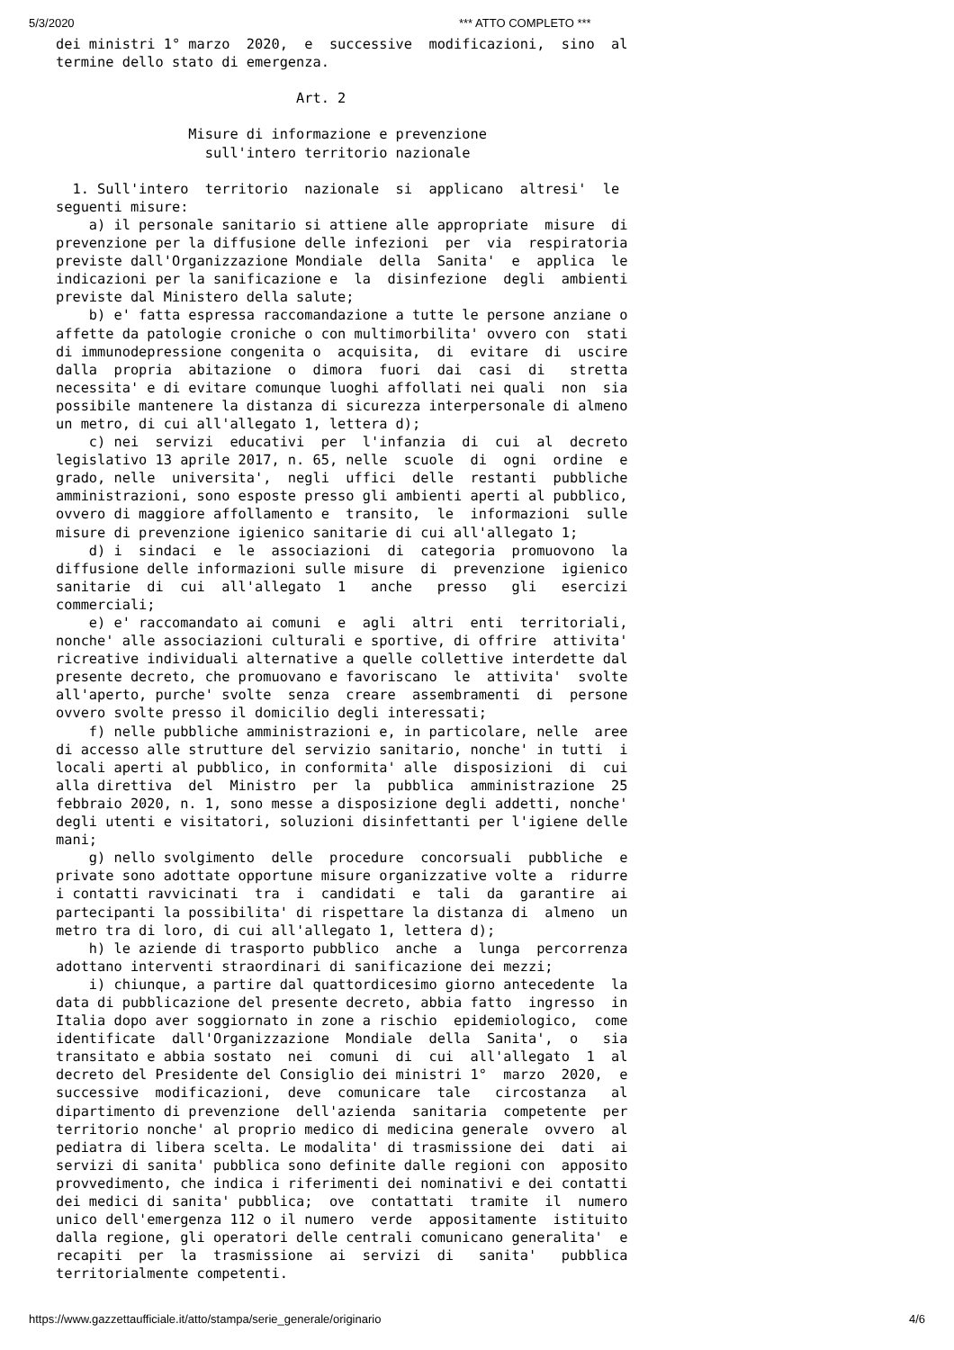5/3/2020 *** ATTO COMPLETO ***
dei ministri 1° marzo  2020,  e  successive  modificazioni,  sino  al
termine dello stato di emergenza.

                             Art. 2

                Misure di informazione e prevenzione
                  sull'intero territorio nazionale

  1. Sull'intero  territorio  nazionale  si  applicano  altresi'  le
seguenti misure:
    a) il personale sanitario si attiene alle appropriate  misure  di
prevenzione per la diffusione delle infezioni  per  via  respiratoria
previste dall'Organizzazione Mondiale  della  Sanita'  e  applica  le
indicazioni per la sanificazione e  la  disinfezione  degli  ambienti
previste dal Ministero della salute;
    b) e' fatta espressa raccomandazione a tutte le persone anziane o
affette da patologie croniche o con multimorbilita' ovvero con  stati
di immunodepressione congenita o  acquisita,  di  evitare  di  uscire
dalla  propria  abitazione  o  dimora  fuori  dai  casi  di   stretta
necessita' e di evitare comunque luoghi affollati nei quali  non  sia
possibile mantenere la distanza di sicurezza interpersonale di almeno
un metro, di cui all'allegato 1, lettera d);
    c) nei  servizi  educativi  per  l'infanzia  di  cui  al  decreto
legislativo 13 aprile 2017, n. 65, nelle  scuole  di  ogni  ordine  e
grado, nelle  universita',  negli  uffici  delle  restanti  pubbliche
amministrazioni, sono esposte presso gli ambienti aperti al pubblico,
ovvero di maggiore affollamento e  transito,  le  informazioni  sulle
misure di prevenzione igienico sanitarie di cui all'allegato 1;
    d) i  sindaci  e  le  associazioni  di  categoria  promuovono  la
diffusione delle informazioni sulle misure  di  prevenzione  igienico
sanitarie  di  cui  all'allegato  1   anche   presso   gli   esercizi
commerciali;
    e) e' raccomandato ai comuni  e  agli  altri  enti  territoriali,
nonche' alle associazioni culturali e sportive, di offrire  attivita'
ricreative individuali alternative a quelle collettive interdette dal
presente decreto, che promuovano e favoriscano  le  attivita'  svolte
all'aperto, purche' svolte  senza  creare  assembramenti  di  persone
ovvero svolte presso il domicilio degli interessati;
    f) nelle pubbliche amministrazioni e, in particolare, nelle  aree
di accesso alle strutture del servizio sanitario, nonche' in tutti  i
locali aperti al pubblico, in conformita' alle  disposizioni  di  cui
alla direttiva  del  Ministro  per  la  pubblica  amministrazione  25
febbraio 2020, n. 1, sono messe a disposizione degli addetti, nonche'
degli utenti e visitatori, soluzioni disinfettanti per l'igiene delle
mani;
    g) nello svolgimento  delle  procedure  concorsuali  pubbliche  e
private sono adottate opportune misure organizzative volte a  ridurre
i contatti ravvicinati  tra  i  candidati  e  tali  da  garantire  ai
partecipanti la possibilita' di rispettare la distanza di  almeno  un
metro tra di loro, di cui all'allegato 1, lettera d);
    h) le aziende di trasporto pubblico  anche  a  lunga  percorrenza
adottano interventi straordinari di sanificazione dei mezzi;
    i) chiunque, a partire dal quattordicesimo giorno antecedente  la
data di pubblicazione del presente decreto, abbia fatto  ingresso  in
Italia dopo aver soggiornato in zone a rischio  epidemiologico,  come
identificate  dall'Organizzazione  Mondiale  della  Sanita',  o   sia
transitato e abbia sostato  nei  comuni  di  cui  all'allegato  1  al
decreto del Presidente del Consiglio dei ministri 1°  marzo  2020,  e
successive  modificazioni,  deve  comunicare  tale   circostanza   al
dipartimento di prevenzione  dell'azienda  sanitaria  competente  per
territorio nonche' al proprio medico di medicina generale  ovvero  al
pediatra di libera scelta. Le modalita' di trasmissione dei  dati  ai
servizi di sanita' pubblica sono definite dalle regioni con  apposito
provvedimento, che indica i riferimenti dei nominativi e dei contatti
dei medici di sanita' pubblica;  ove  contattati  tramite  il  numero
unico dell'emergenza 112 o il numero  verde  appositamente  istituito
dalla regione, gli operatori delle centrali comunicano generalita'  e
recapiti  per  la  trasmissione  ai  servizi  di   sanita'   pubblica
territorialmente competenti.
https://www.gazzettaufficiale.it/atto/stampa/serie_generale/originario 4/6